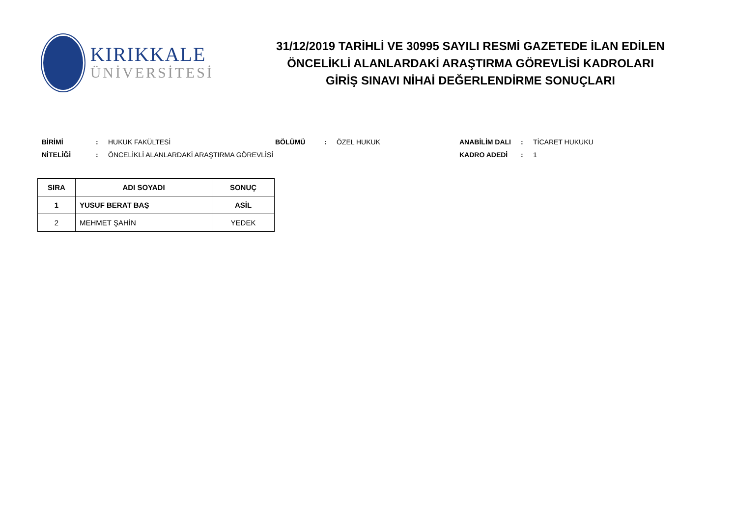KIRIKKALE
ÜNİVERSİTESİ
31/12/2019 TARİHLİ VE 30995 SAYILI RESMİ GAZETEDE İLAN EDİLEN
ÖNCELİKLİ ALANLARDAKİ ARAŞTIRMA GÖREVLİSİ KADROLARI
GİRİŞ SINAVI NİHAİ DEĞERLENDİRME SONUÇLARI
BİRİMİ: HUKUK FAKÜLTESİ BÖLÜMÜ: ÖZEL HUKUK ANABİLİM DALI: TİCARET HUKUKU NİTELİĞİ: ÖNCELİKLİ ALANLARDAKİ ARAŞTIRMA GÖREVLİSİ KADRO ADEDİ: 1
| SIRA | ADI SOYADI | SONUÇ |
| --- | --- | --- |
| 1 | YUSUF BERAT BAŞ | ASİL |
| 2 | MEHMET ŞAHİN | YEDEK |